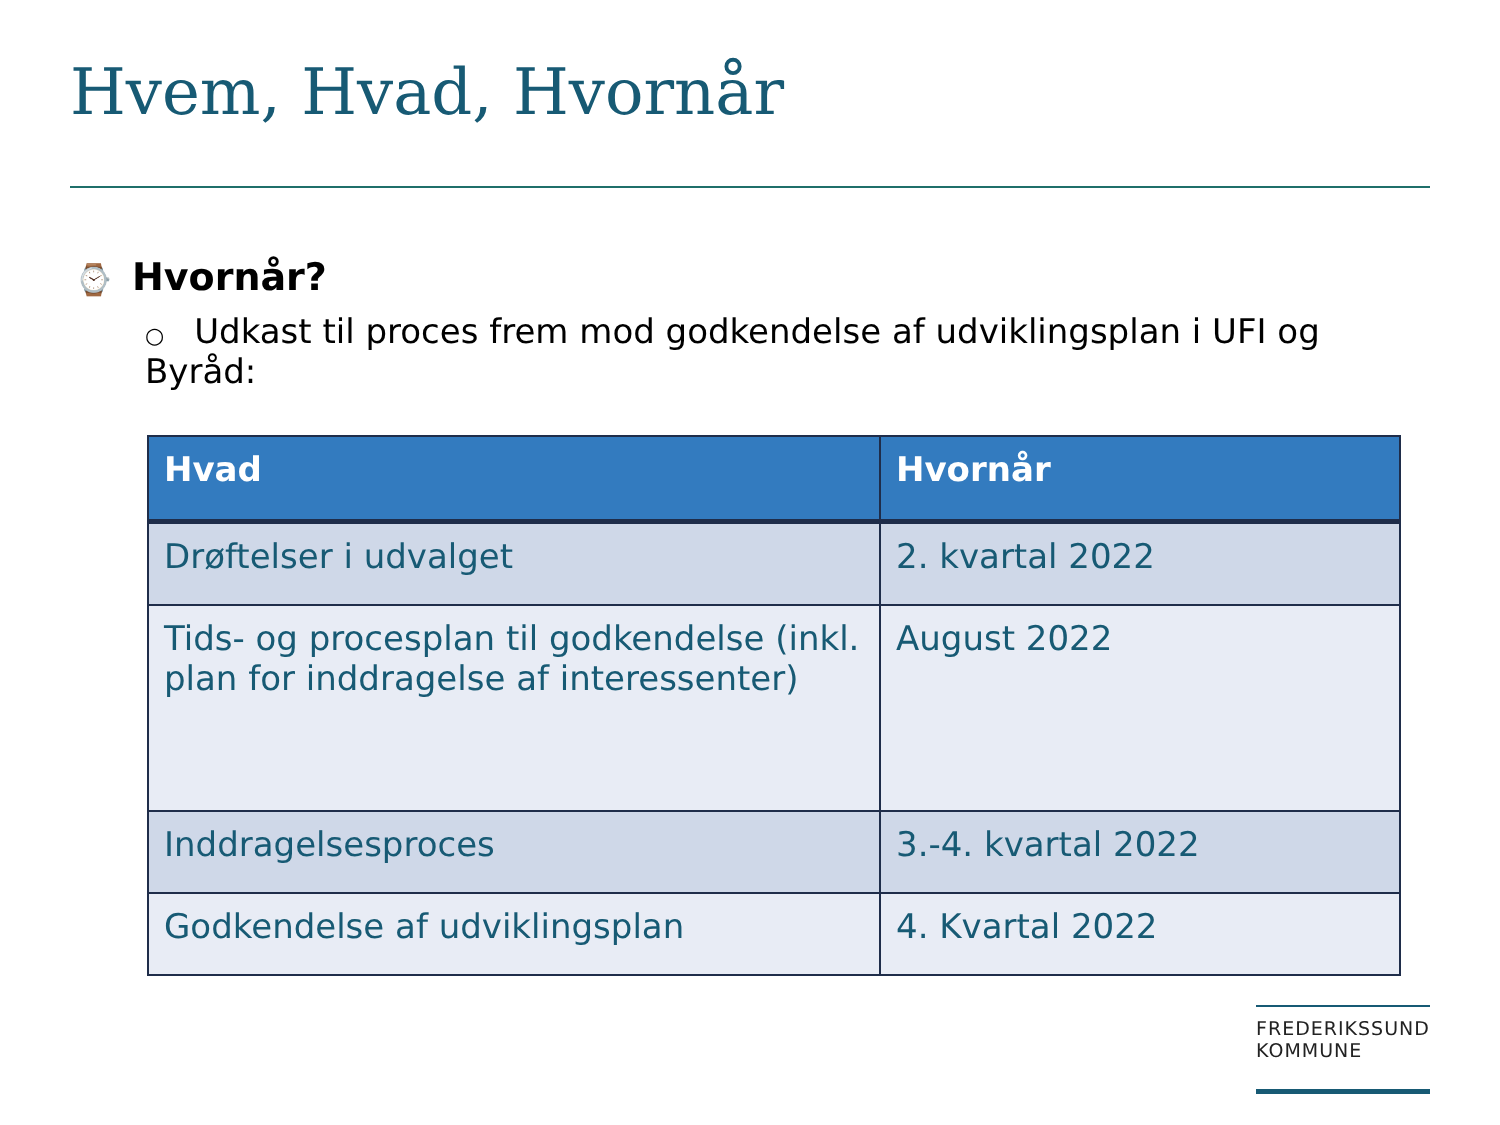Hvem, Hvad, Hvornår
⌚ Hvornår?
○ Udkast til proces frem mod godkendelse af udviklingsplan i UFI og Byråd:
| Hvad | Hvornår |
| --- | --- |
| Drøftelser i udvalget | 2. kvartal 2022 |
| Tids- og procesplan til godkendelse (inkl. plan for inddragelse af interessenter) | August 2022 |
| Inddragelsesproces | 3.-4. kvartal 2022 |
| Godkendelse af udviklingsplan | 4. Kvartal 2022 |
FREDERIKSSUND
KOMMUNE